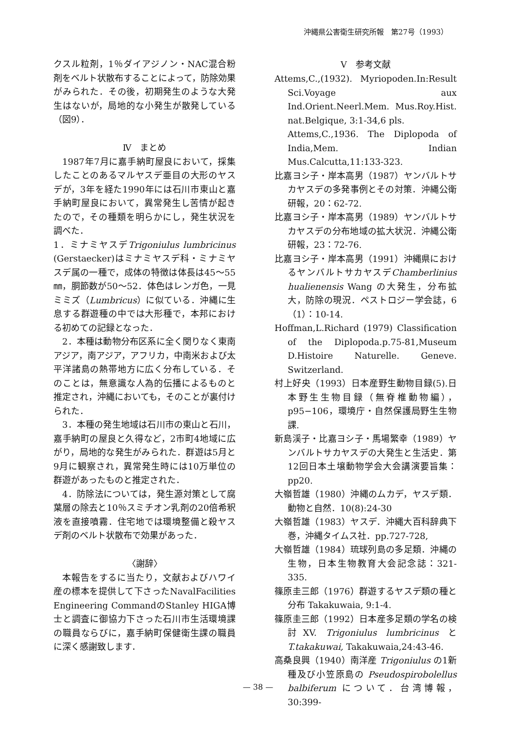沖縄県公害衛生研究所報　第27号（1993）
クスル粒剤，1％ダイアジノン・NAC混合粉剤をベルト状散布することによって，防除効果がみられた．その後，初期発生のような大発生はないが，局地的な小発生が散発している（図9）．
Ⅳ　まとめ
1987年7月に嘉手納町屋良において，採集したことのあるマルヤスデ亜目の大形のヤスデが，3年を経た1990年には石川市東山と嘉手納町屋良において，異常発生し苦情が起きたので，その種類を明らかにし，発生状況を調べた．
1．ミナミヤスデTrigoniulus lumbricinus (Gerstaecker)はミナミヤスデ科・ミナミヤスデ属の一種で，成体の特徴は体長は45〜55㎜，胴節数が50〜52．体色はレンガ色，一見ミミズ（Lumbricus）に似ている．沖縄に生息する群遊種の中では大形種で，本邦における初めての記録となった．
2．本種は動物分布区系に全く関りなく東南アジア，南アジア，アフリカ，中南米および太平洋諸島の熱帯地方に広く分布している．そのことは，無意識な人為的伝播によるものと推定され，沖縄においても，そのことが裏付けられた．
3．本種の発生地域は石川市の東山と石川，嘉手納町の屋良と久得など，2市町4地域に広がり，局地的な発生がみられた．群遊は5月と9月に観察され，異常発生時には10万単位の群遊があったものと推定された．
4．防除法については，発生源対策として腐葉層の除去と10％スミチオン乳剤の20倍希釈液を直接噴霧．住宅地では環境整備と殺ヤスデ剤のベルト状散布で効果があった．
〈謝辞〉
本報告をするに当たり，文献およびハワイ産の標本を提供して下さったNavalFacilities Engineering CommandのStanley HIGA博士と調査に御協力下さった石川市生活環境課の職員ならびに，嘉手納町保健衛生課の職員に深く感謝致します．
Ⅴ　参考文献
Attems,C.,(1932). Myriopoden.In:Result Sci.Voyage aux Ind.Orient.Neerl.Mem. Mus.Roy.Hist. nat.Belgique, 3:1-34,6 pls.
Attems,C.,1936. The Diplopoda of India,Mem. Indian Mus.Calcutta,11:133-323.
比嘉ヨシ子・岸本高男（1987）ヤンバルトサカヤスデの多発事例とその対策．沖縄公衛研報，20：62-72.
比嘉ヨシ子・岸本高男（1989）ヤンバルトサカヤスデの分布地域の拡大状況．沖縄公衛研報，23：72-76.
比嘉ヨシ子・岸本高男（1991）沖縄県におけるヤンバルトサカヤスデChamberlinius hualienensis Wang の大発生，分布拡大，防除の現況．ペストロジー学会誌，6（1）：10-14.
Hoffman,L.Richard (1979) Classification of the Diplopoda.p.75-81,Museum D.Histoire Naturelle. Geneve. Switzerland.
村上好央（1993）日本産野生動物目録(5).日本野生生物目録（無脊椎動物編），p95−106，環境庁・自然保護局野生生物課.
新島渓子・比嘉ヨシ子・馬場繁幸（1989）ヤンバルトサカヤスデの大発生と生活史．第12回日本土壌動物学会大会講演要旨集：pp20.
大嶺哲雄（1980）沖縄のムカデ，ヤスデ類．動物と自然．10(8):24-30
大嶺哲雄（1983）ヤスデ．沖縄大百科辞典下巻，沖縄タイムス社．pp.727-728,
大嶺哲雄（1984）琉球列島の多足類．沖縄の生物，日本生物教育大会記念誌：321-335.
篠原圭三郎（1976）群遊するヤスデ類の種と分布 Takakuwaia, 9:1-4.
篠原圭三郎（1992）日本産多足類の学名の検討XV. Trigoniulus lumbricinus と T.takakuwai, Takakuwaia,24:43-46.
高桑良興（1940）南洋産 Trigoniulus の1新種及び小笠原島の Pseudospirobolellus balbiferum について．台湾博報，30:399-
— 38 —